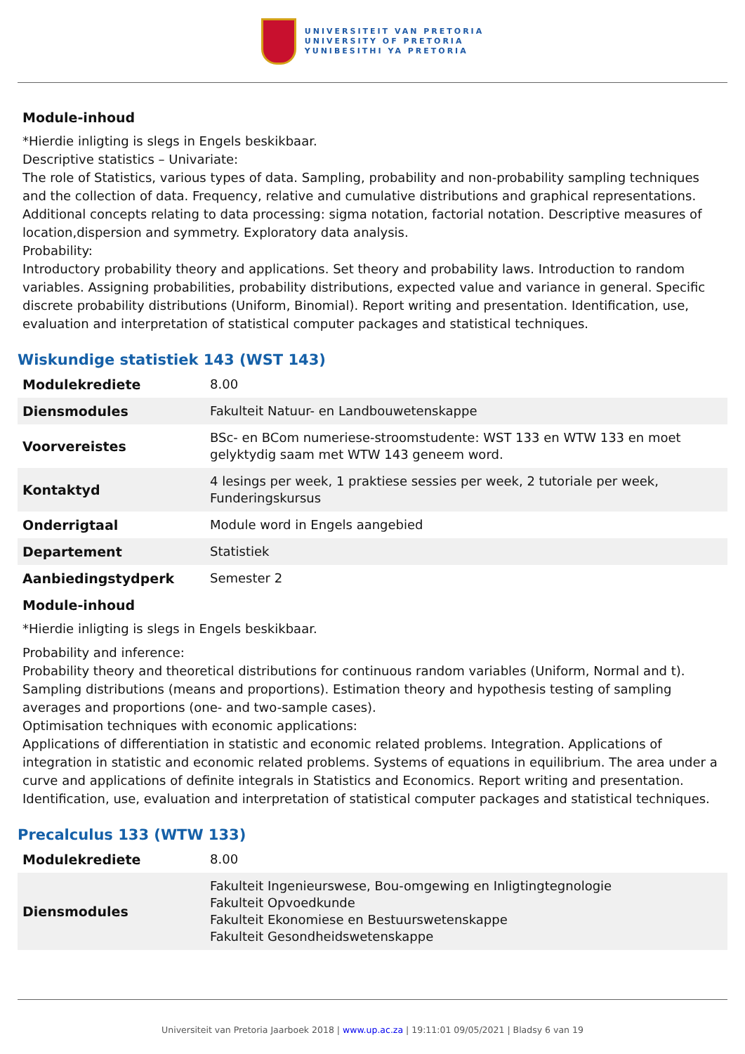UNIVERSITEIT VAN PRETORIA
UNIVERSITY OF PRETORIA
YUNIBESITHI YA PRETORIA
Module-inhoud
*Hierdie inligting is slegs in Engels beskikbaar.
Descriptive statistics – Univariate:
The role of Statistics, various types of data. Sampling, probability and non-probability sampling techniques and the collection of data. Frequency, relative and cumulative distributions and graphical representations. Additional concepts relating to data processing: sigma notation, factorial notation. Descriptive measures of location,dispersion and symmetry. Exploratory data analysis.
Probability:
Introductory probability theory and applications. Set theory and probability laws. Introduction to random variables. Assigning probabilities, probability distributions, expected value and variance in general. Specific discrete probability distributions (Uniform, Binomial). Report writing and presentation. Identification, use, evaluation and interpretation of statistical computer packages and statistical techniques.
Wiskundige statistiek 143 (WST 143)
| Modulekrediete | 8.00 |
| Diensmodules | Fakulteit Natuur- en Landbouwetenskappe |
| Voorvereistes | BSc- en BCom numeriese-stroomstudente: WST 133 en WTW 133 en moet gelyktydig saam met WTW 143 geneem word. |
| Kontaktyd | 4 lesings per week, 1 praktiese sessies per week, 2 tutoriale per week, Funderingskursus |
| Onderrigtaal | Module word in Engels aangebied |
| Departement | Statistiek |
| Aanbiedingstydperk | Semester 2 |
Module-inhoud
*Hierdie inligting is slegs in Engels beskikbaar.
Probability and inference:
Probability theory and theoretical distributions for continuous random variables (Uniform, Normal and t). Sampling distributions (means and proportions). Estimation theory and hypothesis testing of sampling averages and proportions (one- and two-sample cases).
Optimisation techniques with economic applications:
Applications of differentiation in statistic and economic related problems. Integration. Applications of integration in statistic and economic related problems. Systems of equations in equilibrium. The area under a curve and applications of definite integrals in Statistics and Economics. Report writing and presentation. Identification, use, evaluation and interpretation of statistical computer packages and statistical techniques.
Precalculus 133 (WTW 133)
| Modulekrediete | 8.00 |
| Diensmodules | Fakulteit Ingenieurswese, Bou-omgewing en Inligtingtegnologie Fakulteit Opvoedkunde Fakulteit Ekonomiese en Bestuurswetenskappe Fakulteit Gesondheidswetenskappe |
Universiteit van Pretoria Jaarboek 2018 | www.up.ac.za | 19:11:01 09/05/2021 | Bladsy 6 van 19